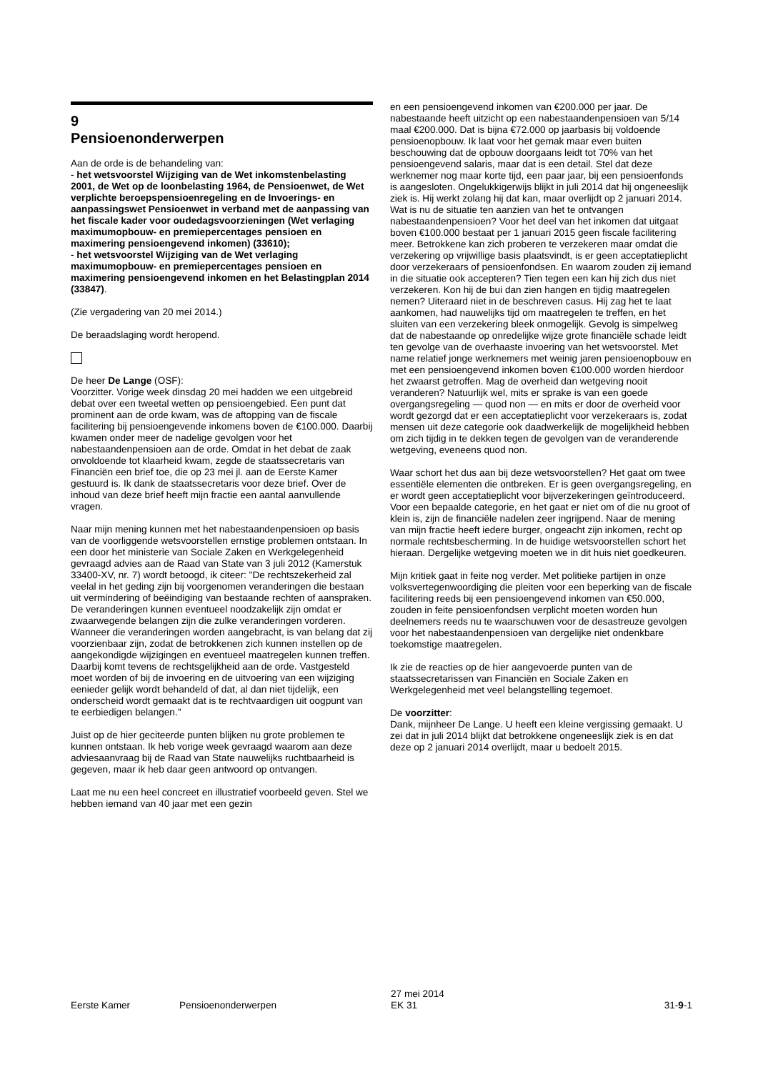9
Pensioenonderwerpen
Aan de orde is de behandeling van:
- het wetsvoorstel Wijziging van de Wet inkomstenbelasting 2001, de Wet op de loonbelasting 1964, de Pensioenwet, de Wet verplichte beroepspensioenregeling en de Invoerings- en aanpassingswet Pensioenwet in verband met de aanpassing van het fiscale kader voor oudedagsvoorzieningen (Wet verlaging maximumopbouw- en premiepercentages pensioen en maximering pensioengevend inkomen) (33610);
- het wetsvoorstel Wijziging van de Wet verlaging maximumopbouw- en premiepercentages pensioen en maximering pensioengevend inkomen en het Belastingplan 2014 (33847).
(Zie vergadering van 20 mei 2014.)
De beraadslaging wordt heropend.
De heer De Lange (OSF):
Voorzitter. Vorige week dinsdag 20 mei hadden we een uitgebreid debat over een tweetal wetten op pensioengebied. Een punt dat prominent aan de orde kwam, was de aftopping van de fiscale facilitering bij pensioengevende inkomens boven de €100.000. Daarbij kwamen onder meer de nadelige gevolgen voor het nabestaandenpensioen aan de orde. Omdat in het debat de zaak onvoldoende tot klaarheid kwam, zegde de staatssecretaris van Financiën een brief toe, die op 23 mei jl. aan de Eerste Kamer gestuurd is. Ik dank de staatssecretaris voor deze brief. Over de inhoud van deze brief heeft mijn fractie een aantal aanvullende vragen.
Naar mijn mening kunnen met het nabestaandenpensioen op basis van de voorliggende wetsvoorstellen ernstige problemen ontstaan. In een door het ministerie van Sociale Zaken en Werkgelegenheid gevraagd advies aan de Raad van State van 3 juli 2012 (Kamerstuk 33400-XV, nr. 7) wordt betoogd, ik citeer: "De rechtszekerheid zal veelal in het geding zijn bij voorgenomen veranderingen die bestaan uit vermindering of beëindiging van bestaande rechten of aanspraken. De veranderingen kunnen eventueel noodzakelijk zijn omdat er zwaarwegende belangen zijn die zulke veranderingen vorderen. Wanneer die veranderingen worden aangebracht, is van belang dat zij voorzienbaar zijn, zodat de betrokkenen zich kunnen instellen op de aangekondigde wijzigingen en eventueel maatregelen kunnen treffen. Daarbij komt tevens de rechtsgelijkheid aan de orde. Vastgesteld moet worden of bij de invoering en de uitvoering van een wijziging eenieder gelijk wordt behandeld of dat, al dan niet tijdelijk, een onderscheid wordt gemaakt dat is te rechtvaardigen uit oogpunt van te eerbiedigen belangen."
Juist op de hier geciteerde punten blijken nu grote problemen te kunnen ontstaan. Ik heb vorige week gevraagd waarom aan deze adviesaanvraag bij de Raad van State nauwelijks ruchtbaarheid is gegeven, maar ik heb daar geen antwoord op ontvangen.
Laat me nu een heel concreet en illustratief voorbeeld geven. Stel we hebben iemand van 40 jaar met een gezin
en een pensioengevend inkomen van €200.000 per jaar. De nabestaande heeft uitzicht op een nabestaandenpensioen van 5/14 maal €200.000. Dat is bijna €72.000 op jaarbasis bij voldoende pensioenopbouw. Ik laat voor het gemak maar even buiten beschouwing dat de opbouw doorgaans leidt tot 70% van het pensioengevend salaris, maar dat is een detail. Stel dat deze werknemer nog maar korte tijd, een paar jaar, bij een pensioenfonds is aangesloten. Ongelukkigerwijs blijkt in juli 2014 dat hij ongeneeslijk ziek is. Hij werkt zolang hij dat kan, maar overlijdt op 2 januari 2014. Wat is nu de situatie ten aanzien van het te ontvangen nabestaandenpensioen? Voor het deel van het inkomen dat uitgaat boven €100.000 bestaat per 1 januari 2015 geen fiscale facilitering meer. Betrokkene kan zich proberen te verzekeren maar omdat die verzekering op vrijwillige basis plaatsvindt, is er geen acceptatieplicht door verzekeraars of pensioenfondsen. En waarom zouden zij iemand in die situatie ook accepteren? Tien tegen een kan hij zich dus niet verzekeren. Kon hij de bui dan zien hangen en tijdig maatregelen nemen? Uiteraard niet in de beschreven casus. Hij zag het te laat aankomen, had nauwelijks tijd om maatregelen te treffen, en het sluiten van een verzekering bleek onmogelijk. Gevolg is simpelweg dat de nabestaande op onredelijke wijze grote financiële schade leidt ten gevolge van de overhaaste invoering van het wetsvoorstel. Met name relatief jonge werknemers met weinig jaren pensioenopbouw en met een pensioengevend inkomen boven €100.000 worden hierdoor het zwaarst getroffen. Mag de overheid dan wetgeving nooit veranderen? Natuurlijk wel, mits er sprake is van een goede overgangsregeling — quod non — en mits er door de overheid voor wordt gezorgd dat er een acceptatieplicht voor verzekeraars is, zodat mensen uit deze categorie ook daadwerkelijk de mogelijkheid hebben om zich tijdig in te dekken tegen de gevolgen van de veranderende wetgeving, eveneens quod non.
Waar schort het dus aan bij deze wetsvoorstellen? Het gaat om twee essentiële elementen die ontbreken. Er is geen overgangsregeling, en er wordt geen acceptatieplicht voor bijverzekeringen geïntroduceerd. Voor een bepaalde categorie, en het gaat er niet om of die nu groot of klein is, zijn de financiële nadelen zeer ingrijpend. Naar de mening van mijn fractie heeft iedere burger, ongeacht zijn inkomen, recht op normale rechtsbescherming. In de huidige wetsvoorstellen schort het hieraan. Dergelijke wetgeving moeten we in dit huis niet goedkeuren.
Mijn kritiek gaat in feite nog verder. Met politieke partijen in onze volksvertegenwoordiging die pleiten voor een beperking van de fiscale facilitering reeds bij een pensioengevend inkomen van €50.000, zouden in feite pensioenfondsen verplicht moeten worden hun deelnemers reeds nu te waarschuwen voor de desastreuze gevolgen voor het nabestaandenpensioen van dergelijke niet ondenkbare toekomstige maatregelen.
Ik zie de reacties op de hier aangevoerde punten van de staatssecretarissen van Financiën en Sociale Zaken en Werkgelegenheid met veel belangstelling tegemoet.
De voorzitter:
Dank, mijnheer De Lange. U heeft een kleine vergissing gemaakt. U zei dat in juli 2014 blijkt dat betrokkene ongeneeslijk ziek is en dat deze op 2 januari 2014 overlijdt, maar u bedoelt 2015.
Eerste Kamer Pensioenonderwerpen
27 mei 2014
EK 31
31-9-1